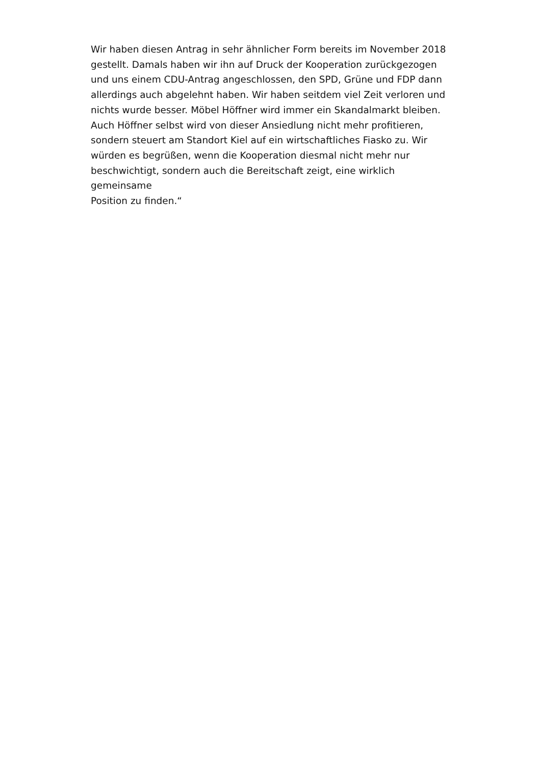Wir haben diesen Antrag in sehr ähnlicher Form bereits im November 2018
gestellt. Damals haben wir ihn auf Druck der Kooperation zurückgezogen
und uns einem CDU-Antrag angeschlossen, den SPD, Grüne und FDP dann
allerdings auch abgelehnt haben. Wir haben seitdem viel Zeit verloren und
nichts wurde besser. Möbel Höffner wird immer ein Skandalmarkt bleiben.
Auch Höffner selbst wird von dieser Ansiedlung nicht mehr profitieren,
sondern steuert am Standort Kiel auf ein wirtschaftliches Fiasko zu. Wir
würden es begrüßen, wenn die Kooperation diesmal nicht mehr nur
beschwichtigt, sondern auch die Bereitschaft zeigt, eine wirklich gemeinsame
Position zu finden.“